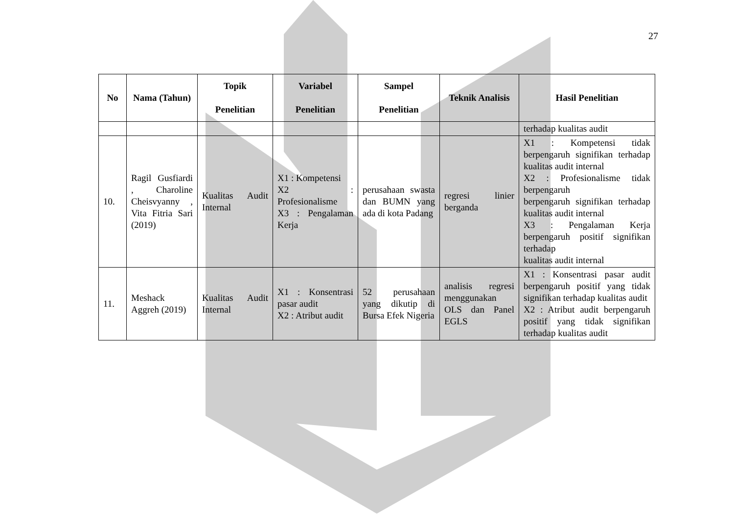27
| No | Nama (Tahun) | Topik Penelitian | Variabel Penelitian | Sampel Penelitian | Teknik Analisis | Hasil Penelitian |
| --- | --- | --- | --- | --- | --- | --- |
| | | | | | | terhadap kualitas audit |
| 10. | Ragil Gusfiardi , Charoline Cheisvyanny , Vita Fitria Sari (2019) | Kualitas Audit Internal | X1 : Kompetensi X2 : Profesionalisme X3 : Pengalaman Kerja | perusahaan swasta dan BUMN yang ada di kota Padang | regresi linier berganda | X1 : Kompetensi tidak berpengaruh signifikan terhadap kualitas audit internal X2 : Profesionalisme tidak berpengaruh berpengaruh signifikan terhadap kualitas audit internal X3 : Pengalaman Kerja berpengaruh positif signifikan terhadap kualitas audit internal |
| 11. | Meshack Aggreh (2019) | Kualitas Audit Internal | X1 : Konsentrasi pasar audit X2 : Atribut audit | 52 perusahaan yang dikutip di Bursa Efek Nigeria | analisis regresi menggunakan OLS dan Panel EGLS | X1 : Konsentrasi pasar audit berpengaruh positif yang tidak signifikan terhadap kualitas audit X2 : Atribut audit berpengaruh positif yang tidak signifikan terhadap kualitas audit |